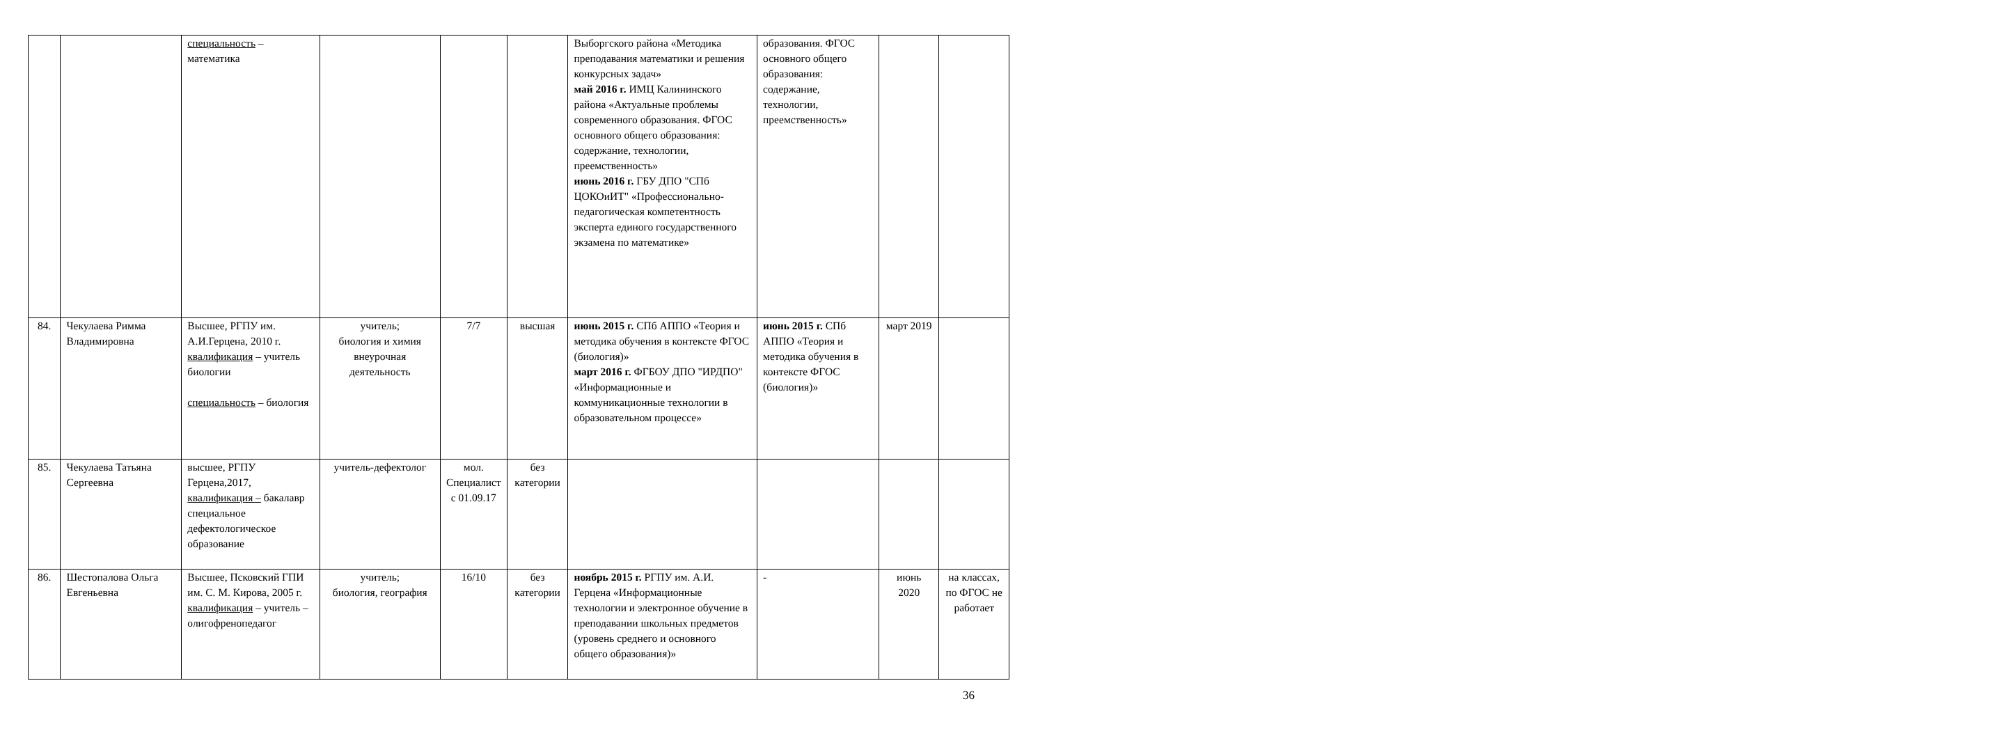| | | специальность – математика | | | | Выборгского района «Методика преподавания математики и решения конкурсных задач» май 2016 г. ИМЦ Калининского района «Актуальные проблемы современного образования. ФГОС основного общего образования: содержание, технологии, преемственность» июнь 2016 г. ГБУ ДПО "СПб ЦОКОиИТ" «Профессионально-педагогическая компетентность эксперта единого государственного экзамена по математике» | образования. ФГОС основного общего образования: содержание, технологии, преемственность» | | |
| 84. | Чекулаева Римма Владимировна | Высшее, РГПУ им. А.И.Герцена, 2010 г. квалификация – учитель биологии специальность – биология | учитель; биология и химия внеурочная деятельность | 7/7 | высшая | июнь 2015 г. СПб АППО «Теория и методика обучения в контексте ФГОС (биология)» март 2016 г. ФГБОУ ДПО "ИРДПО" «Информационные и коммуникационные технологии в образовательном процессе» | июнь 2015 г. СПб АППО «Теория и методика обучения в контексте ФГОС (биология)» | март 2019 | |
| 85. | Чекулаева Татьяна Сергеевна | высшее, РГПУ Герцена,2017, квалификация – бакалавр специальное дефектологическое образование | учитель-дефектолог | мол. Специалист с 01.09.17 | без категории | | | | |
| 86. | Шестопалова Ольга Евгеньевна | Высшее, Псковский ГПИ им. С. М. Кирова, 2005 г. квалификация – учитель – олигофренопедагог | учитель; биология, география | 16/10 | без категории | ноябрь 2015 г. РГПУ им. А.И. Герцена «Информационные технологии и электронное обучение в преподавании школьных предметов (уровень среднего и основного общего образования)» | - | июнь 2020 | на классах, по ФГОС не работает |
36